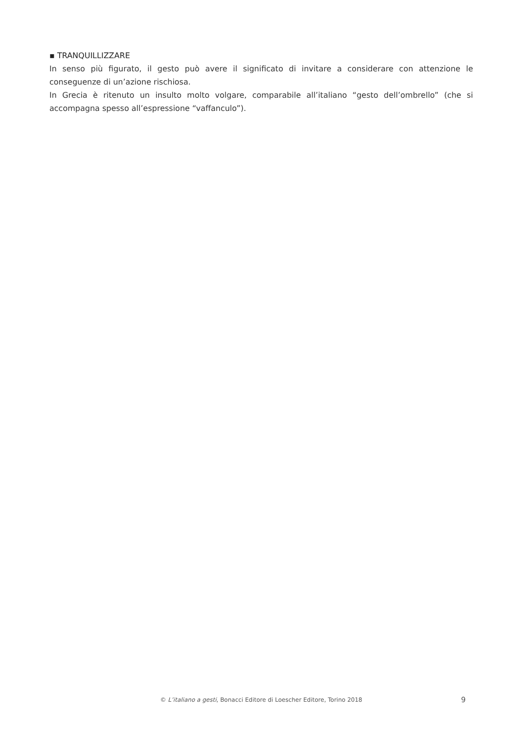▪ TRANQUILLIZZARE
In senso più figurato, il gesto può avere il significato di invitare a considerare con attenzione le conseguenze di un’azione rischiosa.
In Grecia è ritenuto un insulto molto volgare, comparabile all’italiano “gesto dell’ombrello” (che si accompagna spesso all’espressione “vaffanculo”).
© L’italiano a gesti, Bonacci Editore di Loescher Editore, Torino 2018
9